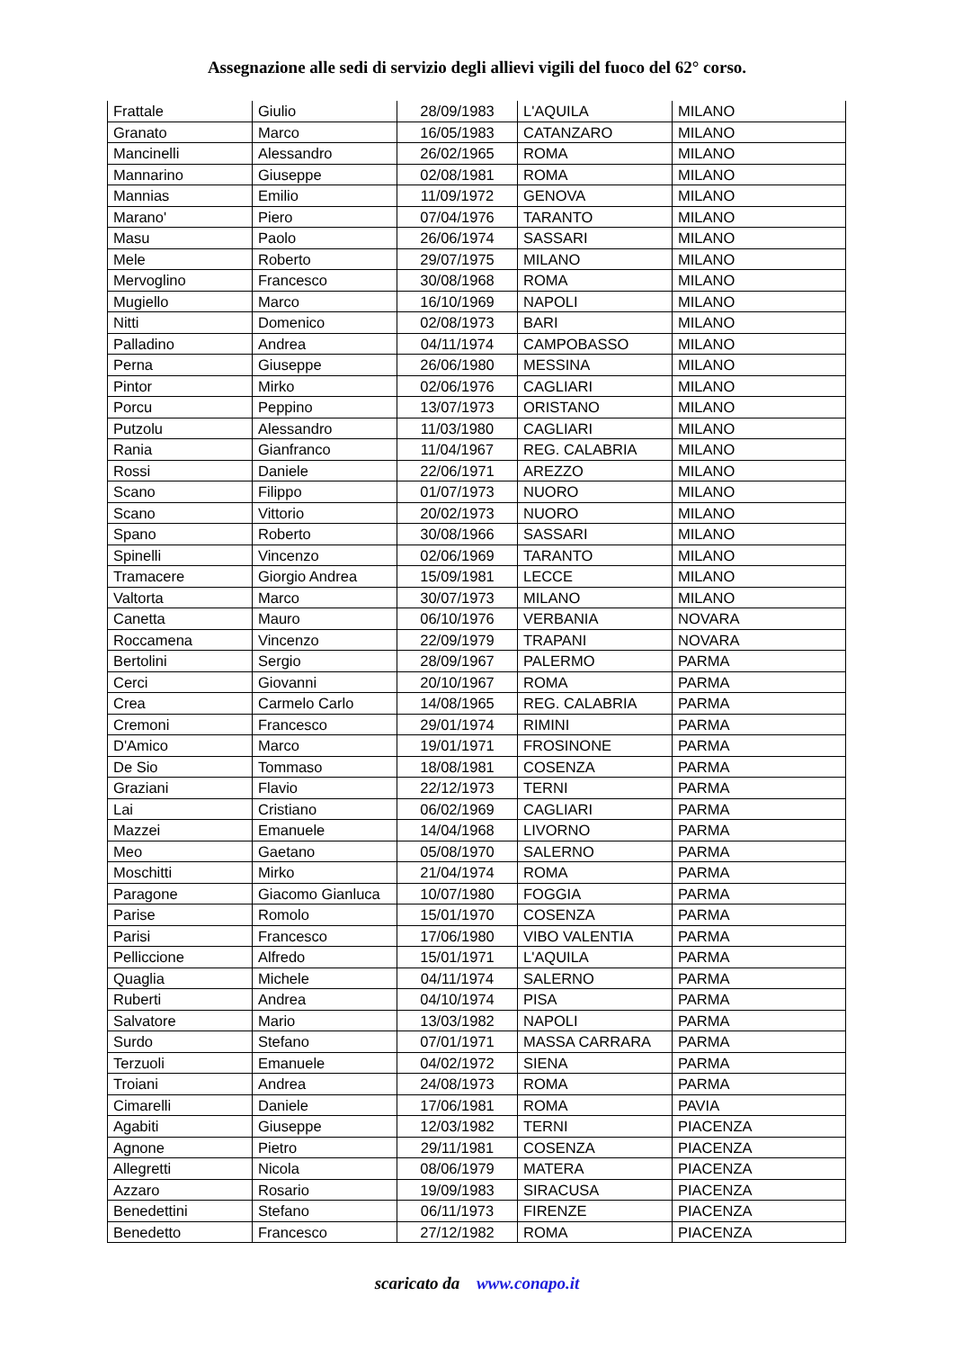Assegnazione alle sedi di servizio degli allievi vigili del fuoco del 62° corso.
| Frattale | Giulio | 28/09/1983 | L'AQUILA | MILANO |
| Granato | Marco | 16/05/1983 | CATANZARO | MILANO |
| Mancinelli | Alessandro | 26/02/1965 | ROMA | MILANO |
| Mannarino | Giuseppe | 02/08/1981 | ROMA | MILANO |
| Mannias | Emilio | 11/09/1972 | GENOVA | MILANO |
| Marano' | Piero | 07/04/1976 | TARANTO | MILANO |
| Masu | Paolo | 26/06/1974 | SASSARI | MILANO |
| Mele | Roberto | 29/07/1975 | MILANO | MILANO |
| Mervoglino | Francesco | 30/08/1968 | ROMA | MILANO |
| Mugiello | Marco | 16/10/1969 | NAPOLI | MILANO |
| Nitti | Domenico | 02/08/1973 | BARI | MILANO |
| Palladino | Andrea | 04/11/1974 | CAMPOBASSO | MILANO |
| Perna | Giuseppe | 26/06/1980 | MESSINA | MILANO |
| Pintor | Mirko | 02/06/1976 | CAGLIARI | MILANO |
| Porcu | Peppino | 13/07/1973 | ORISTANO | MILANO |
| Putzolu | Alessandro | 11/03/1980 | CAGLIARI | MILANO |
| Rania | Gianfranco | 11/04/1967 | REG. CALABRIA | MILANO |
| Rossi | Daniele | 22/06/1971 | AREZZO | MILANO |
| Scano | Filippo | 01/07/1973 | NUORO | MILANO |
| Scano | Vittorio | 20/02/1973 | NUORO | MILANO |
| Spano | Roberto | 30/08/1966 | SASSARI | MILANO |
| Spinelli | Vincenzo | 02/06/1969 | TARANTO | MILANO |
| Tramacere | Giorgio Andrea | 15/09/1981 | LECCE | MILANO |
| Valtorta | Marco | 30/07/1973 | MILANO | MILANO |
| Canetta | Mauro | 06/10/1976 | VERBANIA | NOVARA |
| Roccamena | Vincenzo | 22/09/1979 | TRAPANI | NOVARA |
| Bertolini | Sergio | 28/09/1967 | PALERMO | PARMA |
| Cerci | Giovanni | 20/10/1967 | ROMA | PARMA |
| Crea | Carmelo Carlo | 14/08/1965 | REG. CALABRIA | PARMA |
| Cremoni | Francesco | 29/01/1974 | RIMINI | PARMA |
| D'Amico | Marco | 19/01/1971 | FROSINONE | PARMA |
| De Sio | Tommaso | 18/08/1981 | COSENZA | PARMA |
| Graziani | Flavio | 22/12/1973 | TERNI | PARMA |
| Lai | Cristiano | 06/02/1969 | CAGLIARI | PARMA |
| Mazzei | Emanuele | 14/04/1968 | LIVORNO | PARMA |
| Meo | Gaetano | 05/08/1970 | SALERNO | PARMA |
| Moschitti | Mirko | 21/04/1974 | ROMA | PARMA |
| Paragone | Giacomo Gianluca | 10/07/1980 | FOGGIA | PARMA |
| Parise | Romolo | 15/01/1970 | COSENZA | PARMA |
| Parisi | Francesco | 17/06/1980 | VIBO VALENTIA | PARMA |
| Pelliccione | Alfredo | 15/01/1971 | L'AQUILA | PARMA |
| Quaglia | Michele | 04/11/1974 | SALERNO | PARMA |
| Ruberti | Andrea | 04/10/1974 | PISA | PARMA |
| Salvatore | Mario | 13/03/1982 | NAPOLI | PARMA |
| Surdo | Stefano | 07/01/1971 | MASSA CARRARA | PARMA |
| Terzuoli | Emanuele | 04/02/1972 | SIENA | PARMA |
| Troiani | Andrea | 24/08/1973 | ROMA | PARMA |
| Cimarelli | Daniele | 17/06/1981 | ROMA | PAVIA |
| Agabiti | Giuseppe | 12/03/1982 | TERNI | PIACENZA |
| Agnone | Pietro | 29/11/1981 | COSENZA | PIACENZA |
| Allegretti | Nicola | 08/06/1979 | MATERA | PIACENZA |
| Azzaro | Rosario | 19/09/1983 | SIRACUSA | PIACENZA |
| Benedettini | Stefano | 06/11/1973 | FIRENZE | PIACENZA |
| Benedetto | Francesco | 27/12/1982 | ROMA | PIACENZA |
scaricato da www.conapo.it